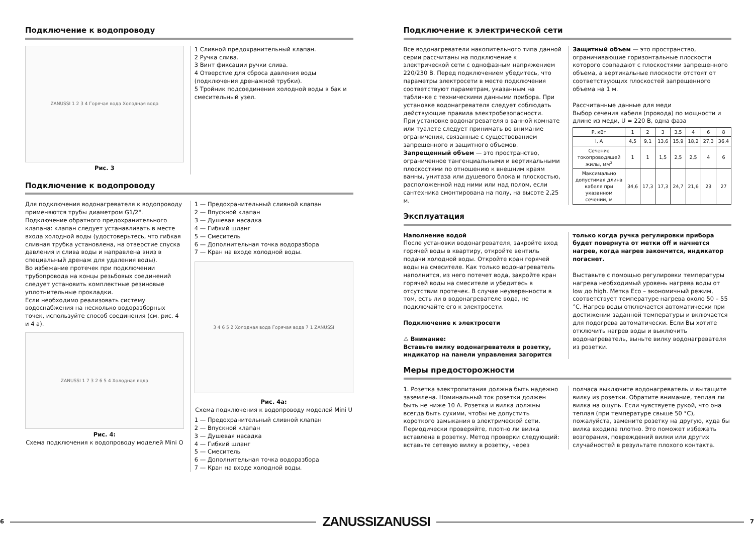Подключение к водопроводу
ZANUSSI 1 2 3 4 Горячая вода Холодная вода
Рис. 3
1 Сливной предохранительный клапан.
2 Ручка слива.
3 Винт фиксации ручки слива.
4 Отверстие для сброса давления воды (подключения дренажной трубки).
5 Тройник подсоединения холодной воды в бак и смесительный узел.
Подключение к водопроводу
Для подключения водонагревателя к водопроводу применяются трубы диаметром G1/2". Подключение обратного предохранительного клапана: клапан следует устанавливать в месте входа холодной воды (удостоверьтесь, что гибкая сливная трубка установлена, на отверстие спуска давления и слива воды и направлена вниз в специальный дренаж для удаления воды).
Во избежание протечек при подключении трубопровода на концы резьбовых соединений следует установить комплектные резиновые уплотнительные прокладки.
Если необходимо реализовать систему водоснабжения на несколько водоразборных точек, используйте способ соединения (см. рис. 4 и 4 а).
ZANUSSI 1 7 3 2 6 5 4 Холодная вода
Рис. 4:
Схема подключения к водопроводу моделей Mini O
1 — Предохранительный сливной клапан
2 — Впускной клапан
3 — Душевая насадка
4 — Гибкий шланг
5 — Смеситель
6 — Дополнительная точка водоразбора
7 — Кран на входе холодной воды.
3 4 6 5 2 Холодная вода Горячая вода 7 1 ZANUSSI
Рис. 4a:
Схема подключения к водопроводу моделей Mini U
1 — Предохранительный сливной клапан
2 — Впускной клапан
3 — Душевая насадка
4 — Гибкий шланг
5 — Смеситель
6 — Дополнительная точка водоразбора
7 — Кран на входе холодной воды.
6 ZANUSSI
Подключение к электрической сети
Все водонагреватели накопительного типа данной серии рассчитаны на подключение к электрической сети с однофазным напряжением 220/230 В. Перед подключением убедитесь, что параметры электросети в месте подключения соответствуют параметрам, указанным на табличке с техническими данными прибора. При установке водонагревателя следует соблюдать действующие правила электробезопасности.
При установке водонагревателя в ванной комнате или туалете следует принимать во внимание ограничения, связанные с существованием запрещенного и защитного объемов.
Запрещенный объем — это пространство, ограниченное тангенциальными и вертикальными плоскостями по отношению к внешним краям ванны, унитаза или душевого блока и плоскостью, расположенной над ними или над полом, если сантехника смонтирована на полу, на высоте 2,25 м.
Защитный объем — это пространство, ограничивающие горизонтальные плоскости которого совпадают с плоскостями запрещенного объема, а вертикальные плоскости отстоят от соответствующих плоскостей запрещенного объема на 1 м.
Рассчитанные данные для меди
Выбор сечения кабеля (провода) по мощности и длине из меди, U = 220 В, одна фаза
| P, кВт | 1 | 2 | 3 | 3,5 | 4 | 6 | 8 |
| I, A | 4,5 | 9,1 | 13,6 | 15,9 | 18,2 | 27,3 | 36,4 |
| Сечение токопроводящей жилы, мм<sup>2</sup> | 1 | 1 | 1,5 | 2,5 | 2,5 | 4 | 6 |
| Максимально допустимая длина кабеля при указанном сечении, м | 34,6 | 17,3 | 17,3 | 24,7 | 21,6 | 23 | 27 |
Эксплуатация
Наполнение водой
После установки водонагревателя, закройте вход горячей воды в квартиру, откройте вентиль подачи холодной воды. Откройте кран горячей воды на смесителе. Как только водонагреватель наполнится, из него потечет вода, закройте кран горячей воды на смесителе и убедитесь в отсутствии протечек. В случае неуверенности в том, есть ли в водонагревателе вода, не подключайте его к электросети.
Подключение к электросети
⚠ Внимание:
Вставьте вилку водонагревателя в розетку, индикатор на панели управления загорится
только когда ручка регулировки прибора будет повернута от метки off и начнется нагрев, когда нагрев закончится, индикатор погаснет.
Выставьте с помощью регулировки температуры нагрева необходимый уровень нагрева воды от low до high. Метка Eco – экономичный режим, соответствует температуре нагрева около 50 – 55 °С. Нагрев воды отключается автоматически при достижении заданной температуры и включается для подогрева автоматически. Если Вы хотите отключить нагрев воды и выключить водонагреватель, выньте вилку водонагревателя из розетки.
Меры предосторожности
1. Розетка электропитания должна быть надежно заземлена. Номинальный ток розетки должен быть не ниже 10 А. Розетка и вилка должны всегда быть сухими, чтобы не допустить короткого замыкания в электрической сети. Периодически проверяйте, плотно ли вилка вставлена в розетку. Метод проверки следующий: вставьте сетевую вилку в розетку, через
полчаса выключите водонагреватель и вытащите вилку из розетки. Обратите внимание, теплая ли вилка на ощупь. Если чувствуете рукой, что она теплая (при температуре свыше 50 °С), пожалуйста, замените розетку на другую, куда бы вилка входила плотно. Это поможет избежать возгорания, повреждений вилки или других случайностей в результате плохого контакта.
ZANUSSI 7